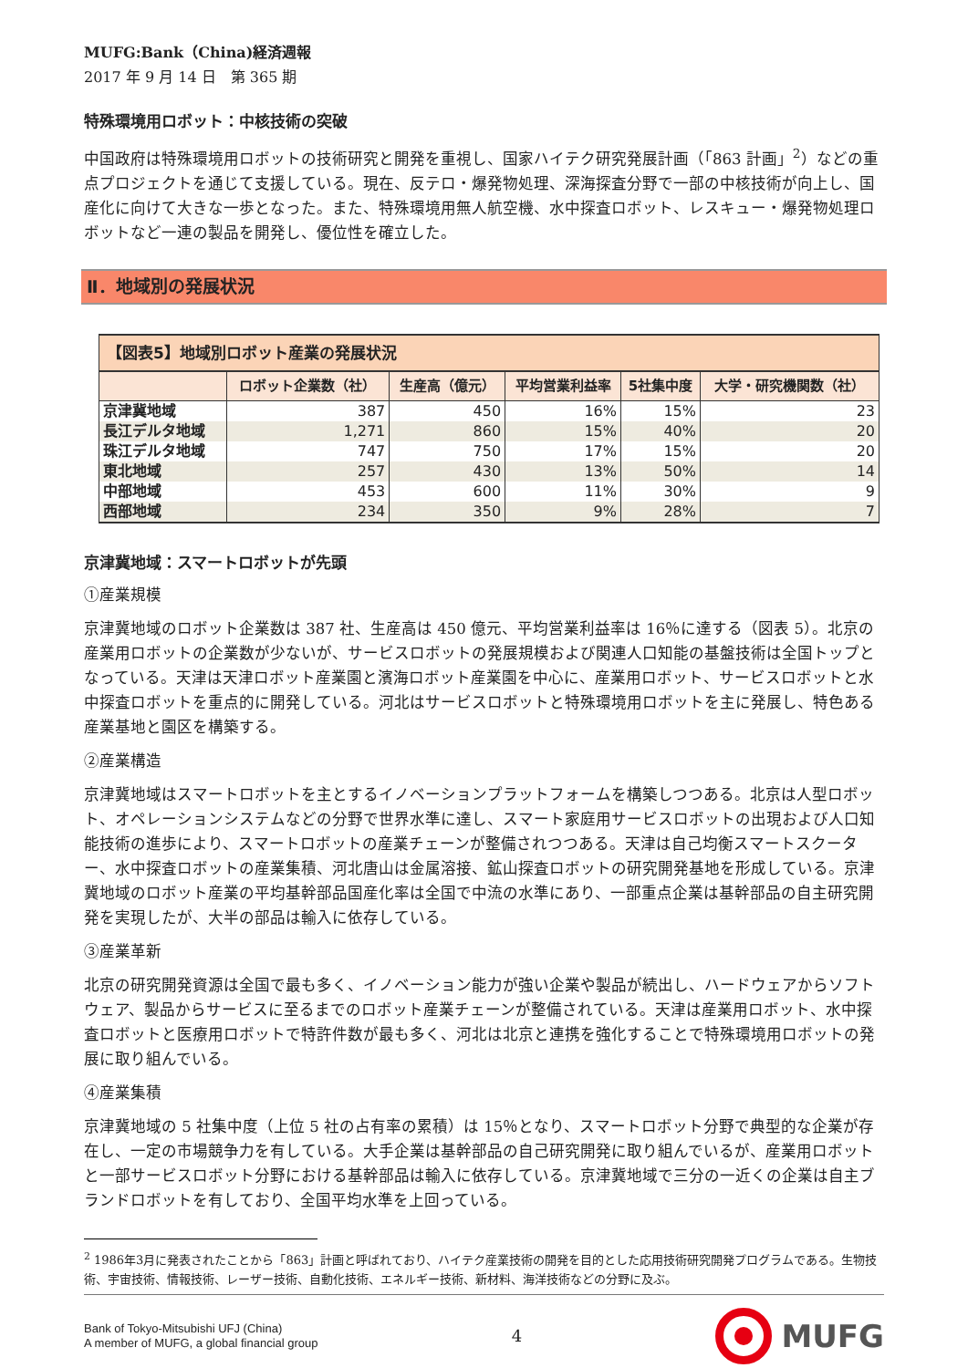MUFG:Bank（China)経済週報
2017 年 9 月 14 日　第 365 期
特殊環境用ロボット：中核技術の突破
中国政府は特殊環境用ロボットの技術研究と開発を重視し、国家ハイテク研究発展計画（「863 計画」<sup>2</sup>）などの重点プロジェクトを通じて支援している。現在、反テロ・爆発物処理、深海探査分野で一部の中核技術が向上し、国産化に向けて大きな一歩となった。また、特殊環境用無人航空機、水中探査ロボット、レスキュー・爆発物処理ロボットなど一連の製品を開発し、優位性を確立した。
Ⅱ．地域別の発展状況
| 【図表5】地域別ロボット産業の発展状況 | | | | | |
| | ロボット企業数（社） | 生産高（億元） | 平均営業利益率 | 5社集中度 | 大学・研究機関数（社） |
| 京津冀地域 | 387 | 450 | 16% | 15% | 23 |
| 長江デルタ地域 | 1,271 | 860 | 15% | 40% | 20 |
| 珠江デルタ地域 | 747 | 750 | 17% | 15% | 20 |
| 東北地域 | 257 | 430 | 13% | 50% | 14 |
| 中部地域 | 453 | 600 | 11% | 30% | 9 |
| 西部地域 | 234 | 350 | 9% | 28% | 7 |
京津冀地域：スマートロボットが先頭
①産業規模
京津冀地域のロボット企業数は 387 社、生産高は 450 億元、平均営業利益率は 16％に達する（図表 5）。北京の産業用ロボットの企業数が少ないが、サービスロボットの発展規模および関連人口知能の基盤技術は全国トップとなっている。天津は天津ロボット産業園と濱海ロボット産業園を中心に、産業用ロボット、サービスロボットと水中探査ロボットを重点的に開発している。河北はサービスロボットと特殊環境用ロボットを主に発展し、特色ある産業基地と園区を構築する。
②産業構造
京津冀地域はスマートロボットを主とするイノベーションプラットフォームを構築しつつある。北京は人型ロボット、オペレーションシステムなどの分野で世界水準に達し、スマート家庭用サービスロボットの出現および人口知能技術の進歩により、スマートロボットの産業チェーンが整備されつつある。天津は自己均衡スマートスクーター、水中探査ロボットの産業集積、河北唐山は金属溶接、鉱山探査ロボットの研究開発基地を形成している。京津冀地域のロボット産業の平均基幹部品国産化率は全国で中流の水準にあり、一部重点企業は基幹部品の自主研究開発を実現したが、大半の部品は輸入に依存している。
③産業革新
北京の研究開発資源は全国で最も多く、イノベーション能力が強い企業や製品が続出し、ハードウェアからソフトウェア、製品からサービスに至るまでのロボット産業チェーンが整備されている。天津は産業用ロボット、水中探査ロボットと医療用ロボットで特許件数が最も多く、河北は北京と連携を強化することで特殊環境用ロボットの発展に取り組んでいる。
④産業集積
京津冀地域の 5 社集中度（上位 5 社の占有率の累積）は 15％となり、スマートロボット分野で典型的な企業が存在し、一定の市場競争力を有している。大手企業は基幹部品の自己研究開発に取り組んでいるが、産業用ロボットと一部サービスロボット分野における基幹部品は輸入に依存している。京津冀地域で三分の一近くの企業は自主ブランドロボットを有しており、全国平均水準を上回っている。
<sup>2</sup> 1986年3月に発表されたことから「863」計画と呼ばれており、ハイテク産業技術の開発を目的とした応用技術研究開発プログラムである。生物技術、宇宙技術、情報技術、レーザー技術、自動化技術、エネルギー技術、新材料、海洋技術などの分野に及ぶ。
Bank of Tokyo-Mitsubishi UFJ (China)
A member of MUFG, a global financial group
4
MUFG